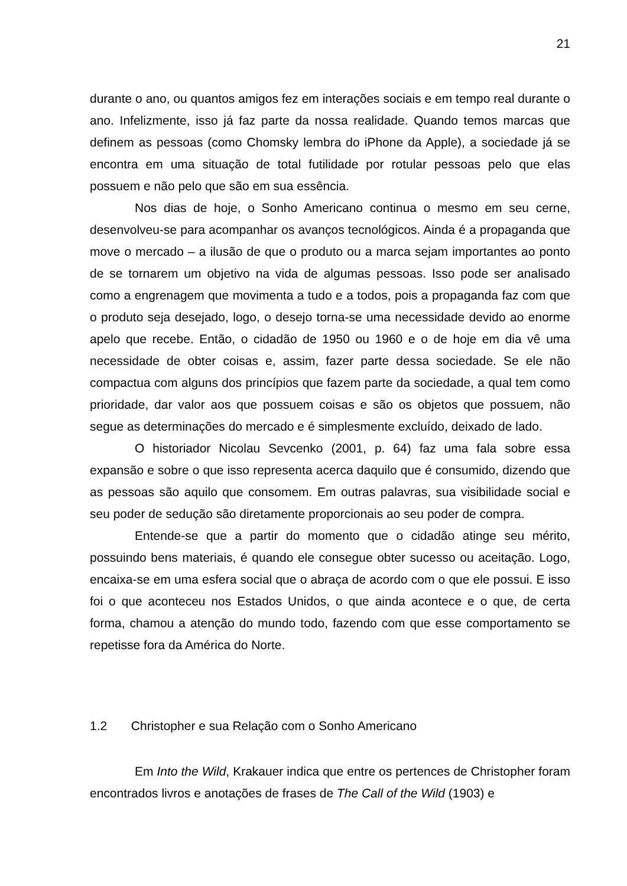21
durante o ano, ou quantos amigos fez em interações sociais e em tempo real durante o ano. Infelizmente, isso já faz parte da nossa realidade. Quando temos marcas que definem as pessoas (como Chomsky lembra do iPhone da Apple), a sociedade já se encontra em uma situação de total futilidade por rotular pessoas pelo que elas possuem e não pelo que são em sua essência.
Nos dias de hoje, o Sonho Americano continua o mesmo em seu cerne, desenvolveu-se para acompanhar os avanços tecnológicos. Ainda é a propaganda que move o mercado – a ilusão de que o produto ou a marca sejam importantes ao ponto de se tornarem um objetivo na vida de algumas pessoas. Isso pode ser analisado como a engrenagem que movimenta a tudo e a todos, pois a propaganda faz com que o produto seja desejado, logo, o desejo torna-se uma necessidade devido ao enorme apelo que recebe. Então, o cidadão de 1950 ou 1960 e o de hoje em dia vê uma necessidade de obter coisas e, assim, fazer parte dessa sociedade. Se ele não compactua com alguns dos princípios que fazem parte da sociedade, a qual tem como prioridade, dar valor aos que possuem coisas e são os objetos que possuem, não segue as determinações do mercado e é simplesmente excluído, deixado de lado.
O historiador Nicolau Sevcenko (2001, p. 64) faz uma fala sobre essa expansão e sobre o que isso representa acerca daquilo que é consumido, dizendo que as pessoas são aquilo que consomem. Em outras palavras, sua visibilidade social e seu poder de sedução são diretamente proporcionais ao seu poder de compra.
Entende-se que a partir do momento que o cidadão atinge seu mérito, possuindo bens materiais, é quando ele consegue obter sucesso ou aceitação. Logo, encaixa-se em uma esfera social que o abraça de acordo com o que ele possui. E isso foi o que aconteceu nos Estados Unidos, o que ainda acontece e o que, de certa forma, chamou a atenção do mundo todo, fazendo com que esse comportamento se repetisse fora da América do Norte.
1.2 Christopher e sua Relação com o Sonho Americano
Em Into the Wild, Krakauer indica que entre os pertences de Christopher foram encontrados livros e anotações de frases de The Call of the Wild (1903) e